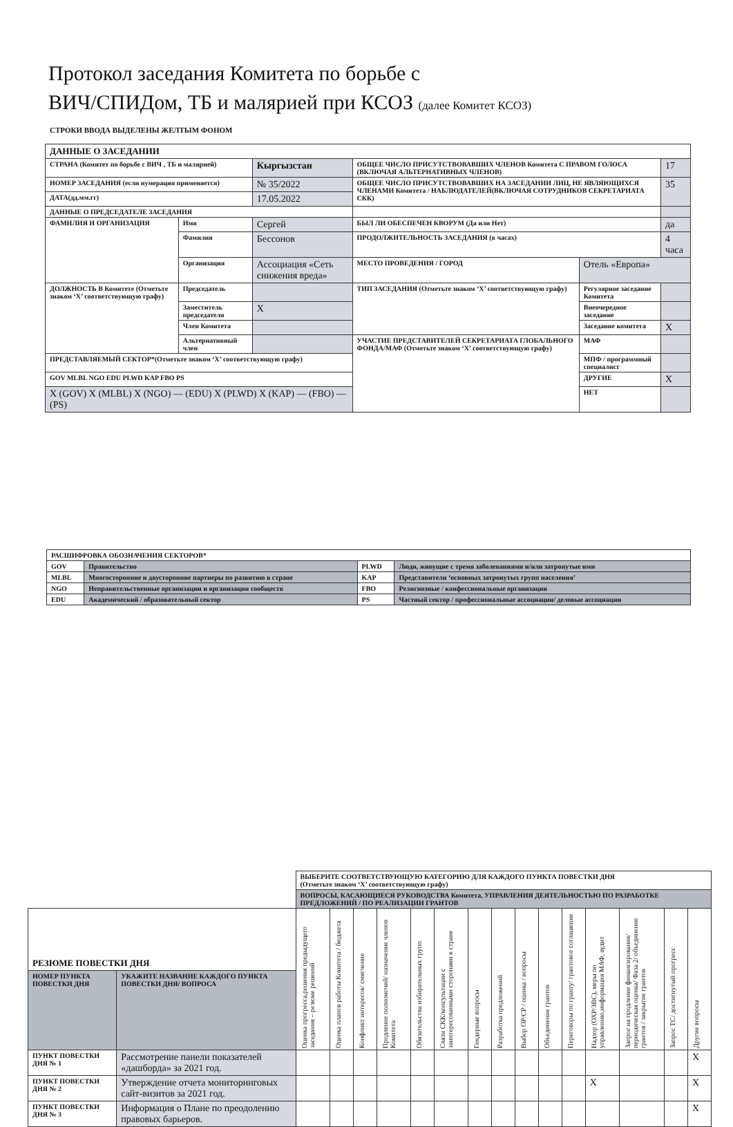Протокол заседания Комитета по борьбе с
ВИЧ/СПИДом, ТБ и малярией при КСОЗ (далее Комитет КСОЗ)
СТРОКИ ВВОДА ВЫДЕЛЕНЫ ЖЕЛТЫМ ФОНОМ
| ДАННЫЕ О ЗАСЕДАНИИ | | | | | | | |
| СТРАНА (Комитет по борьбе с ВИЧ , ТБ и малярией) | | Кыргызстан | | ОБЩЕЕ ЧИСЛО ПРИСУТСТВОВАВШИХ ЧЛЕНОВ Комитета С ПРАВОМ ГОЛОСА (ВКЛЮЧАЯ АЛЬТЕРНАТИВНЫХ ЧЛЕНОВ) | | | 17 |
| НОМЕР ЗАСЕДАНИЯ (если нумерация применяется) | | № 35/2022 | | ОБЩЕЕ ЧИСЛО ПРИСУТСТВОВАВШИХ НА ЗАСЕДАНИИ ЛИЦ, НЕ ЯВЛЯЮЩИХСЯ ЧЛЕНАМИ Комитета / НАБЛЮДАТЕЛЕЙ(ВКЛЮЧАЯ СОТРУДНИКОВ СЕКРЕТАРИАТА СКК) | | | 35 |
| ДАТА(дд.мм.гг) | | 17.05.2022 | | | | | |
| ДАННЫЕ О ПРЕДСЕДАТЕЛЕ ЗАСЕДАНИЯ | | | | | | | |
| ФАМИЛИЯ И ОРГАНИЗАЦИЯ | Имя | Сергей | | БЫЛ ЛИ ОБЕСПЕЧЕН КВОРУМ (Да или Нет) | | | да |
| | Фамилия | Бессонов | | ПРОДОЛЖИТЕЛЬНОСТЬ ЗАСЕДАНИЯ (в часах) | | | 4 часа |
| | Организация | Ассоциация «Сеть снижения вреда» | | МЕСТО ПРОВЕДЕНИЯ / ГОРОД | Отель «Европа» | | |
| ДОЛЖНОСТЬ В Комитете (Отметьте знаком ‘X’ соответствующую графу) | Председатель | | | ТИП ЗАСЕДАНИЯ (Отметьте знаком ‘X’ соответствующую графу) | | Регулярное заседание Комитета | |
| | Заместитель председателя | | X | | | Внеочередное заседание | |
| | Член Комитета | | | | | Заседание комитета | X |
| | Альтернативный член | | | УЧАСТИЕ ПРЕДСТАВИТЕЛЕЙ СЕКРЕТАРИАТА ГЛОБАЛЬНОГО ФОНДА/МАФ (Отметьте знаком ‘X’ соответствующую графу) | | МАФ | |
| ПРЕДСТАВЛЯЕМЫЙ СЕКТОР*(Отметьте знаком ‘X’ соответствующую графу) | | | | | | МПФ / программный специалист | |
| GOV MLBL NGO EDU PLWD KAP FBO PS | | | | | | ДРУГИЕ | X |
| X (GOV) X (MLBL) X (NGO) — (EDU) X (PLWD) X (KAP) — (FBO) — (PS) | | | | | | НЕТ | |
| РАСШИФРОВКА ОБОЗНАЧЕНИЯ СЕКТОРОВ* | | | |
| GOV | Правительство | PLWD | Люди, живущие с тремя заболеваниями и/или затронутые ими |
| MLBL | Многосторонние и двусторонние партнеры по развитию в стране | KAP | Представители ‘основных затронутых групп населения’ |
| NGO | Неправительственные организации и организации сообществ | FBO | Религиозные / конфессиональные организации |
| EDU | Академический / образовательный сектор | PS | Частный сектор / профессиональные ассоциации/ деловые ассоциации |
| | | ВЫБЕРИТЕ СООТВЕТСТВУЮЩУЮ КАТЕГОРИЮ ДЛЯ КАЖДОГО ПУНКТА ПОВЕСТКИ ДНЯ (Отметьте знаком ‘X’ соответствующую графу) | | | | | | | | | | | | | | |
| | | ВОПРОСЫ, КАСАЮЩИЕСЯ РУКОВОДСТВА Комитета, УПРАВЛЕНИЯ ДЕЯТЕЛЬНОСТЬЮ ПО РАЗРАБОТКЕ ПРЕДЛОЖЕНИЙ / ПО РЕАЛИЗАЦИИ ГРАНТОВ | | | | | | | | | | | | | | |
| РЕЗЮМЕ ПОВЕСТКИ ДНЯ | | Оценка прогресса,решения предыдущего заседания – резюме решений | Оценка планов работы Комитета / бюджета | Конфликт интересов/ смягчение | Продление полномочий/ назначение членов Комитета | Обязательства избирательных групп | Связи СКК/консультации с заинтересованными сторонами в стране | Гендерные вопросы | Разработка предложений | Выбор ОР/СР / оценка / вопросы | Объединение грантов | Переговоры по гранту/ грантовое соглашение | Надзор (ОХР/ЗВС), меры по управлению,информация МАФ, аудит | Запрос на продление финансирования/ периодическая оценка/ Фаза 2/ объединение грантов / закрытие грантов | Запрос ТС/ достигнутый прогресс | Другие вопросы |
| НОМЕР ПУНКТА ПОВЕСТКИ ДНЯ | УКАЖИТЕ НАЗВАНИЕ КАЖДОГО ПУНКТА ПОВЕСТКИ ДНЯ/ ВОПРОСА | | | | | | | | | | | | | | | |
| ПУНКТ ПОВЕСТКИ ДНЯ № 1 | Рассмотрение панели показателей «дашборда» за 2021 год. | | | | | | | | | | | | | | | X |
| ПУНКТ ПОВЕСТКИ ДНЯ № 2 | Утверждение отчета мониторинговых сайт-визитов за 2021 год. | | | | | | | | | | | | X | | | X |
| ПУНКТ ПОВЕСТКИ ДНЯ № 3 | Информация о Плане по преодолению правовых барьеров. | | | | | | | | | | | | | | | X |